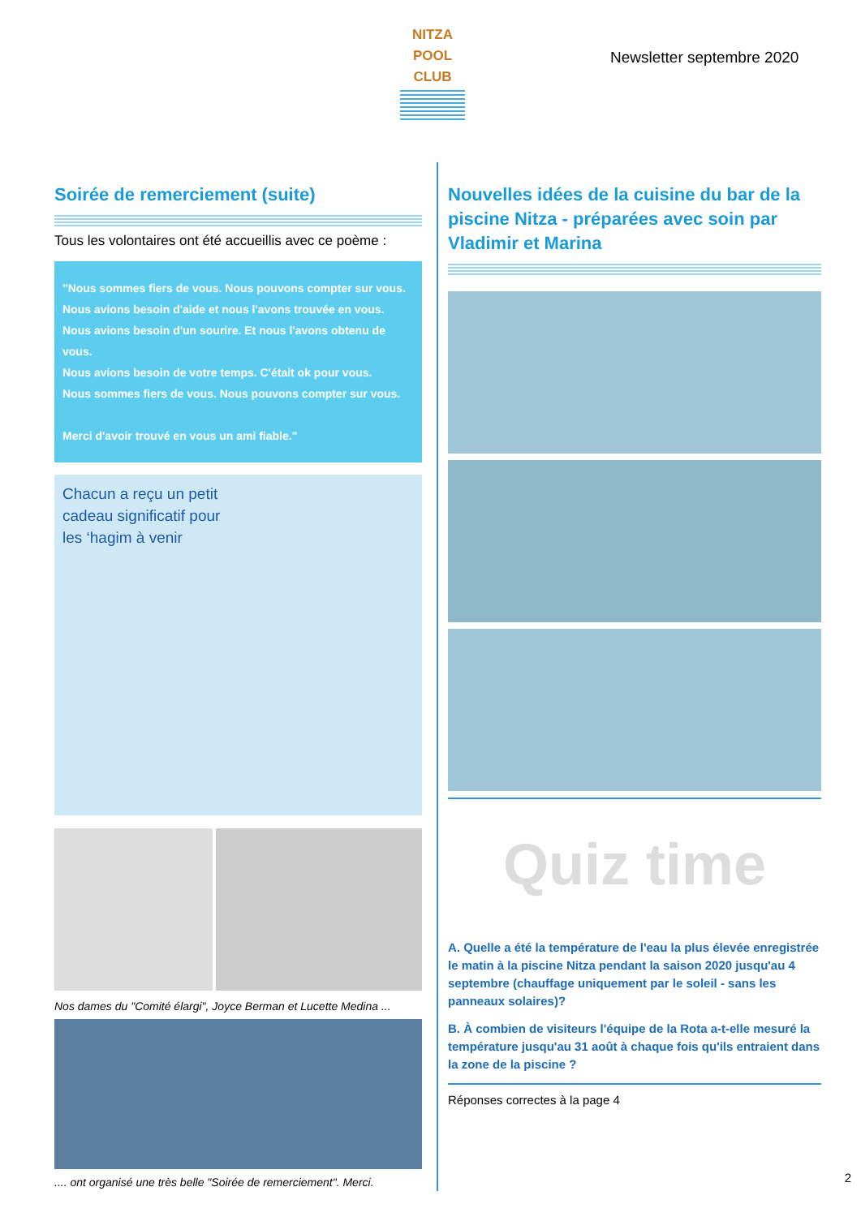NITZA
POOL
CLUB
Newsletter septembre 2020
Soirée de remerciement (suite)
Tous les volontaires ont été accueillis avec ce poème :
"Nous sommes fiers de vous. Nous pouvons compter sur vous.
Nous avions besoin d'aide et nous l'avons trouvée en vous.
Nous avions besoin d'un sourire. Et nous l'avons obtenu de vous.
Nous avions besoin de votre temps. C'était ok pour vous.
Nous sommes fiers de vous. Nous pouvons compter sur vous.
Merci d'avoir trouvé en vous un ami fiable."
Chacun a reçu un petit
cadeau significatif pour
les ‘hagim à venir
Nos dames du "Comité élargi", Joyce Berman et Lucette Medina ...
.... ont organisé une très belle "Soirée de remerciement". Merci.
Nouvelles idées de la cuisine du bar de la piscine Nitza - préparées avec soin par Vladimir et Marina
Quiz time
A. Quelle a été la température de l'eau la plus élevée enregistrée le matin à la piscine Nitza pendant la saison 2020 jusqu'au 4 septembre (chauffage uniquement par le soleil - sans les panneaux solaires)?
B. À combien de visiteurs l'équipe de la Rota a-t-elle mesuré la température jusqu'au 31 août à chaque fois qu'ils entraient dans la zone de la piscine ?
Réponses correctes à la page 4
2